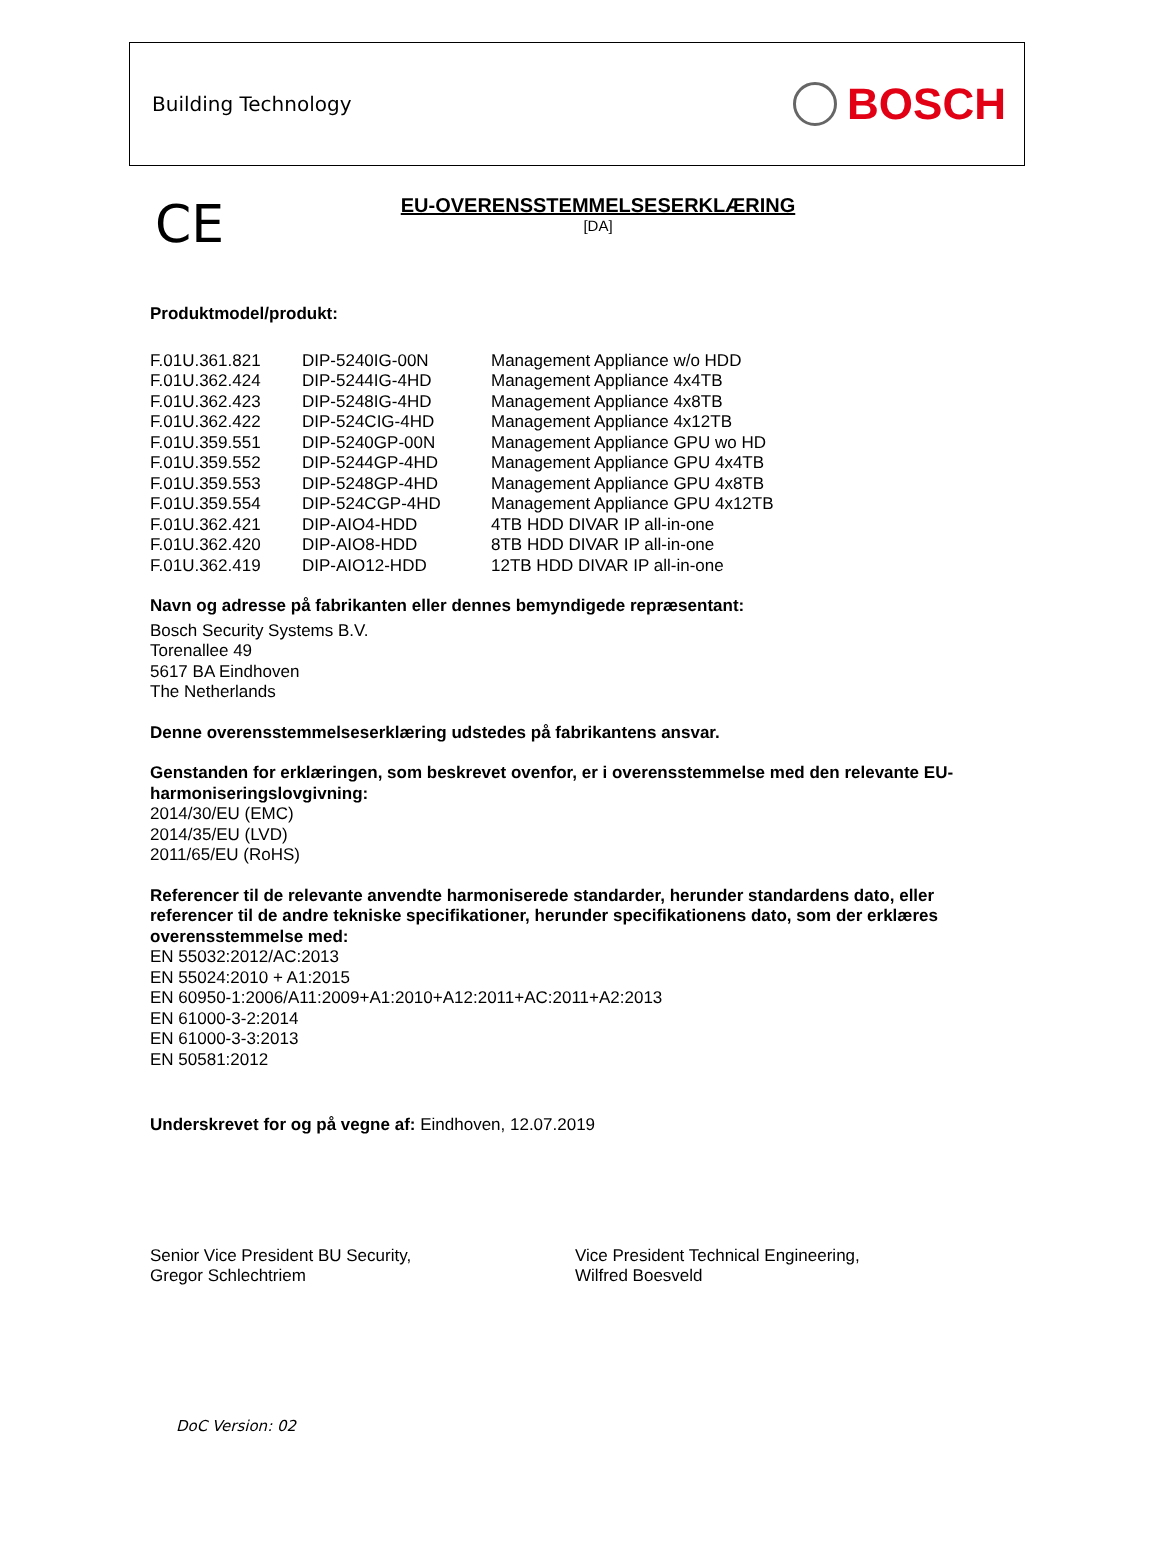Building Technology BOSCH
CE
EU-OVERENSSTEMMELSESERKLÆRING
[DA]
Produktmodel/produkt:
| F.01U.361.821 | DIP-5240IG-00N | Management Appliance w/o HDD |
| F.01U.362.424 | DIP-5244IG-4HD | Management Appliance 4x4TB |
| F.01U.362.423 | DIP-5248IG-4HD | Management Appliance 4x8TB |
| F.01U.362.422 | DIP-524CIG-4HD | Management Appliance 4x12TB |
| F.01U.359.551 | DIP-5240GP-00N | Management Appliance GPU wo HD |
| F.01U.359.552 | DIP-5244GP-4HD | Management Appliance GPU 4x4TB |
| F.01U.359.553 | DIP-5248GP-4HD | Management Appliance GPU 4x8TB |
| F.01U.359.554 | DIP-524CGP-4HD | Management Appliance GPU 4x12TB |
| F.01U.362.421 | DIP-AIO4-HDD | 4TB HDD DIVAR IP all-in-one |
| F.01U.362.420 | DIP-AIO8-HDD | 8TB HDD DIVAR IP all-in-one |
| F.01U.362.419 | DIP-AIO12-HDD | 12TB HDD DIVAR IP all-in-one |
Navn og adresse på fabrikanten eller dennes bemyndigede repræsentant:
Bosch Security Systems B.V.
Torenallee 49
5617 BA Eindhoven
The Netherlands
Denne overensstemmelseserklæring udstedes på fabrikantens ansvar.
Genstanden for erklæringen, som beskrevet ovenfor, er i overensstemmelse med den relevante EU-harmoniseringslovgivning:
2014/30/EU (EMC)
2014/35/EU (LVD)
2011/65/EU (RoHS)
Referencer til de relevante anvendte harmoniserede standarder, herunder standardens dato, eller referencer til de andre tekniske specifikationer, herunder specifikationens dato, som der erklæres overensstemmelse med:
EN 55032:2012/AC:2013
EN 55024:2010 + A1:2015
EN 60950-1:2006/A11:2009+A1:2010+A12:2011+AC:2011+A2:2013
EN 61000-3-2:2014
EN 61000-3-3:2013
EN 50581:2012
Underskrevet for og på vegne af: Eindhoven, 12.07.2019
Senior Vice President BU Security,
Gregor Schlechtriem
Vice President Technical Engineering,
Wilfred Boesveld
DoC Version: 02